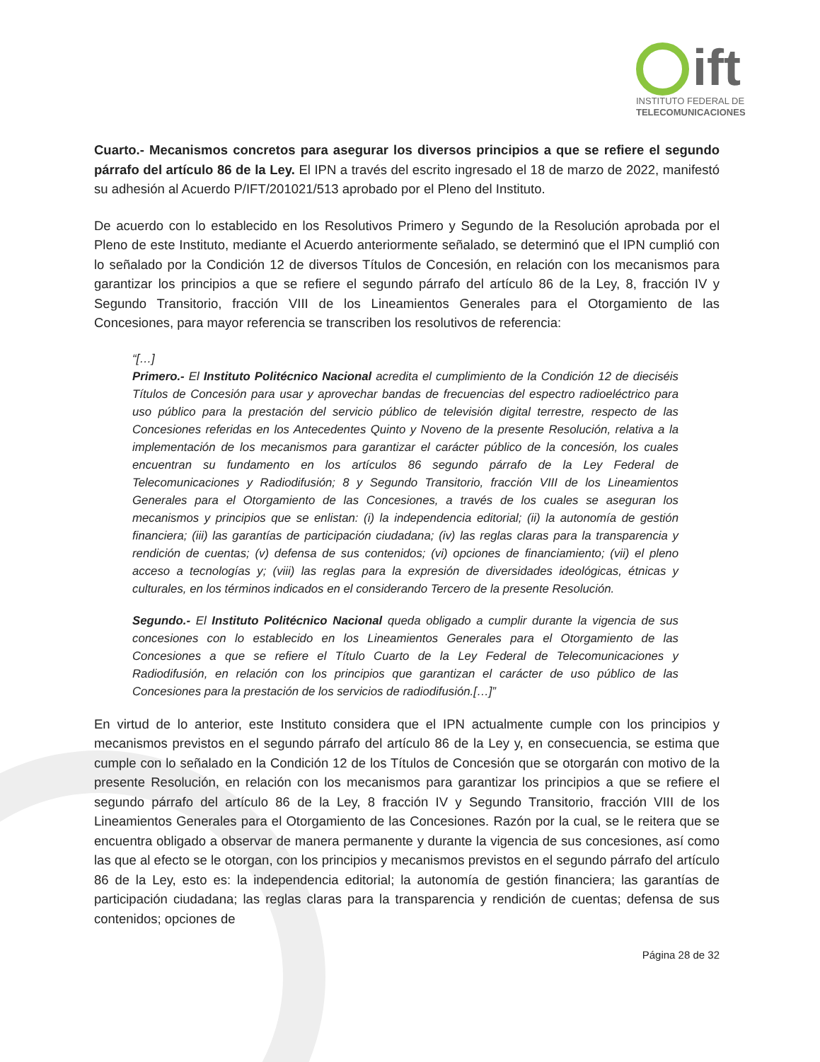ift
INSTITUTO FEDERAL DE
TELECOMUNICACIONES
Cuarto.- Mecanismos concretos para asegurar los diversos principios a que se refiere el segundo párrafo del artículo 86 de la Ley. El IPN a través del escrito ingresado el 18 de marzo de 2022, manifestó su adhesión al Acuerdo P/IFT/201021/513 aprobado por el Pleno del Instituto.
De acuerdo con lo establecido en los Resolutivos Primero y Segundo de la Resolución aprobada por el Pleno de este Instituto, mediante el Acuerdo anteriormente señalado, se determinó que el IPN cumplió con lo señalado por la Condición 12 de diversos Títulos de Concesión, en relación con los mecanismos para garantizar los principios a que se refiere el segundo párrafo del artículo 86 de la Ley, 8, fracción IV y Segundo Transitorio, fracción VIII de los Lineamientos Generales para el Otorgamiento de las Concesiones, para mayor referencia se transcriben los resolutivos de referencia:
“[…]
Primero.- El Instituto Politécnico Nacional acredita el cumplimiento de la Condición 12 de dieciséis Títulos de Concesión para usar y aprovechar bandas de frecuencias del espectro radioeléctrico para uso público para la prestación del servicio público de televisión digital terrestre, respecto de las Concesiones referidas en los Antecedentes Quinto y Noveno de la presente Resolución, relativa a la implementación de los mecanismos para garantizar el carácter público de la concesión, los cuales encuentran su fundamento en los artículos 86 segundo párrafo de la Ley Federal de Telecomunicaciones y Radiodifusión; 8 y Segundo Transitorio, fracción VIII de los Lineamientos Generales para el Otorgamiento de las Concesiones, a través de los cuales se aseguran los mecanismos y principios que se enlistan: (i) la independencia editorial; (ii) la autonomía de gestión financiera; (iii) las garantías de participación ciudadana; (iv) las reglas claras para la transparencia y rendición de cuentas; (v) defensa de sus contenidos; (vi) opciones de financiamiento; (vii) el pleno acceso a tecnologías y; (viii) las reglas para la expresión de diversidades ideológicas, étnicas y culturales, en los términos indicados en el considerando Tercero de la presente Resolución.
Segundo.- El Instituto Politécnico Nacional queda obligado a cumplir durante la vigencia de sus concesiones con lo establecido en los Lineamientos Generales para el Otorgamiento de las Concesiones a que se refiere el Título Cuarto de la Ley Federal de Telecomunicaciones y Radiodifusión, en relación con los principios que garantizan el carácter de uso público de las Concesiones para la prestación de los servicios de radiodifusión.[…]”
En virtud de lo anterior, este Instituto considera que el IPN actualmente cumple con los principios y mecanismos previstos en el segundo párrafo del artículo 86 de la Ley y, en consecuencia, se estima que cumple con lo señalado en la Condición 12 de los Títulos de Concesión que se otorgarán con motivo de la presente Resolución, en relación con los mecanismos para garantizar los principios a que se refiere el segundo párrafo del artículo 86 de la Ley, 8 fracción IV y Segundo Transitorio, fracción VIII de los Lineamientos Generales para el Otorgamiento de las Concesiones. Razón por la cual, se le reitera que se encuentra obligado a observar de manera permanente y durante la vigencia de sus concesiones, así como las que al efecto se le otorgan, con los principios y mecanismos previstos en el segundo párrafo del artículo 86 de la Ley, esto es: la independencia editorial; la autonomía de gestión financiera; las garantías de participación ciudadana; las reglas claras para la transparencia y rendición de cuentas; defensa de sus contenidos; opciones de
Página 28 de 32